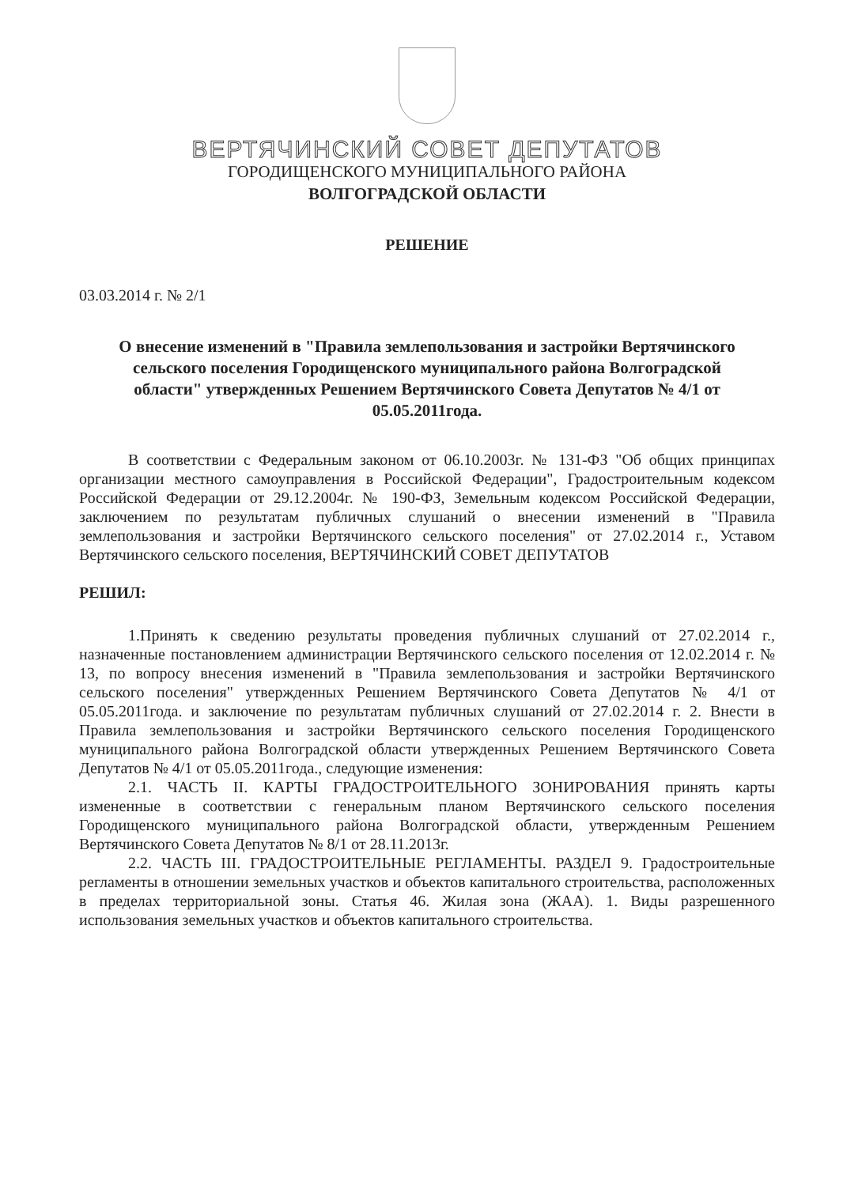ВЕРТЯЧИНСКИЙ СОВЕТ ДЕПУТАТОВ
ГОРОДИЩЕНСКОГО МУНИЦИПАЛЬНОГО РАЙОНА
ВОЛГОГРАДСКОЙ ОБЛАСТИ
РЕШЕНИЕ
03.03.2014 г. № 2/1
О внесение изменений в "Правила землепользования и застройки Вертячинского сельского поселения Городищенского муниципального района Волгоградской области" утвержденных Решением Вертячинского Совета Депутатов № 4/1 от 05.05.2011года.
В соответствии с Федеральным законом от 06.10.2003г. № 131-ФЗ "Об общих принципах организации местного самоуправления в Российской Федерации", Градостроительным кодексом Российской Федерации от 29.12.2004г. № 190-ФЗ, Земельным кодексом Российской Федерации, заключением по результатам публичных слушаний о внесении изменений в "Правила землепользования и застройки Вертячинского сельского поселения" от 27.02.2014 г., Уставом Вертячинского сельского поселения, ВЕРТЯЧИНСКИЙ СОВЕТ ДЕПУТАТОВ
РЕШИЛ:
1.Принять к сведению результаты проведения публичных слушаний от 27.02.2014 г., назначенные постановлением администрации Вертячинского сельского поселения от 12.02.2014 г. № 13, по вопросу внесения изменений в "Правила землепользования и застройки Вертячинского сельского поселения" утвержденных Решением Вертячинского Совета Депутатов № 4/1 от 05.05.2011года. и заключение по результатам публичных слушаний от 27.02.2014 г. 2. Внести в Правила землепользования и застройки Вертячинского сельского поселения Городищенского муниципального района Волгоградской области утвержденных Решением Вертячинского Совета Депутатов № 4/1 от 05.05.2011года., следующие изменения:
2.1. ЧАСТЬ II. КАРТЫ ГРАДОСТРОИТЕЛЬНОГО ЗОНИРОВАНИЯ принять карты измененные в соответствии с генеральным планом Вертячинского сельского поселения Городищенского муниципального района Волгоградской области, утвержденным Решением Вертячинского Совета Депутатов № 8/1 от 28.11.2013г.
2.2. ЧАСТЬ III. ГРАДОСТРОИТЕЛЬНЫЕ РЕГЛАМЕНТЫ. РАЗДЕЛ 9. Градостроительные регламенты в отношении земельных участков и объектов капитального строительства, расположенных в пределах территориальной зоны. Статья 46. Жилая зона (ЖАА). 1. Виды разрешенного использования земельных участков и объектов капитального строительства.